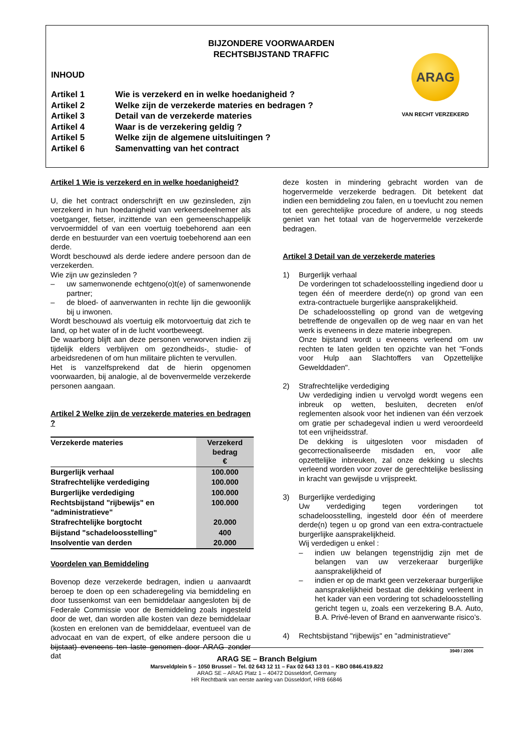BIJZONDERE VOORWAARDEN
RECHTSBIJSTAND TRAFFIC
INHOUD
Artikel 1 Wie is verzekerd en in welke hoedanigheid ?
Artikel 2 Welke zijn de verzekerde materies en bedragen ?
Artikel 3 Detail van de verzekerde materies
Artikel 4 Waar is de verzekering geldig ?
Artikel 5 Welke zijn de algemene uitsluitingen ?
Artikel 6 Samenvatting van het contract
ARAG
VAN RECHT VERZEKERD
Artikel 1 Wie is verzekerd en in welke hoedanigheid?
U, die het contract onderschrijft en uw gezinsleden, zijn verzekerd in hun hoedanigheid van verkeersdeelnemer als voetganger, fietser, inzittende van een gemeenschappelijk vervoermiddel of van een voertuig toebehorend aan een derde en bestuurder van een voertuig toebehorend aan een derde.
Wordt beschouwd als derde iedere andere persoon dan de verzekerden.
Wie zijn uw gezinsleden ?
– uw samenwonende echtgeno(o)t(e) of samenwonende partner;
– de bloed- of aanverwanten in rechte lijn die gewoonlijk bij u inwonen.
Wordt beschouwd als voertuig elk motorvoertuig dat zich te land, op het water of in de lucht voortbeweegt.
De waarborg blijft aan deze personen verworven indien zij tijdelijk elders verblijven om gezondheids-, studie- of arbeidsredenen of om hun militaire plichten te vervullen.
Het is vanzelfsprekend dat de hierin opgenomen voorwaarden, bij analogie, al de bovenvermelde verzekerde personen aangaan.
Artikel 2 Welke zijn de verzekerde materies en bedragen ?
| Verzekerde materies | Verzekerd bedrag € |
| --- | --- |
| Burgerlijk verhaal | 100.000 |
| Strafrechtelijke verdediging | 100.000 |
| Burgerlijke verdediging | 100.000 |
| Rechtsbijstand "rijbewijs" en "administratieve" | 100.000 |
| Strafrechtelijke borgtocht | 20.000 |
| Bijstand "schadeloosstelling" | 400 |
| Insolventie van derden | 20.000 |
Voordelen van Bemiddeling
Bovenop deze verzekerde bedragen, indien u aanvaardt beroep te doen op een schaderegeling via bemiddeling en door tussenkomst van een bemiddelaar aangesloten bij de Federale Commissie voor de Bemiddeling zoals ingesteld door de wet, dan worden alle kosten van deze bemiddelaar (kosten en erelonen van de bemiddelaar, eventueel van de advocaat en van de expert, of elke andere persoon die u bijstaat) eveneens ten laste genomen door ARAG zonder dat
deze kosten in mindering gebracht worden van de hogervermelde verzekerde bedragen. Dit betekent dat indien een bemiddeling zou falen, en u toevlucht zou nemen tot een gerechtelijke procedure of andere, u nog steeds geniet van het totaal van de hogervermelde verzekerde bedragen.
Artikel 3 Detail van de verzekerde materies
1) Burgerlijk verhaal
De vorderingen tot schadeloosstelling ingediend door u tegen één of meerdere derde(n) op grond van een extra-contractuele burgerlijke aansprakelijkheid.
De schadeloosstelling op grond van de wetgeving betreffende de ongevallen op de weg naar en van het werk is eveneens in deze materie inbegrepen.
Onze bijstand wordt u eveneens verleend om uw rechten te laten gelden ten opzichte van het "Fonds voor Hulp aan Slachtoffers van Opzettelijke Gewelddaden".
2) Strafrechtelijke verdediging
Uw verdediging indien u vervolgd wordt wegens een inbreuk op wetten, besluiten, decreten en/of reglementen alsook voor het indienen van één verzoek om gratie per schadegeval indien u werd veroordeeld tot een vrijheidsstraf.
De dekking is uitgesloten voor misdaden of gecorrectionaliseerde misdaden en, voor alle opzettelijke inbreuken, zal onze dekking u slechts verleend worden voor zover de gerechtelijke beslissing in kracht van gewijsde u vrijspreekt.
3) Burgerlijke verdediging
Uw verdediging tegen vorderingen tot schadeloosstelling, ingesteld door één of meerdere derde(n) tegen u op grond van een extra-contractuele burgerlijke aansprakelijkheid.
Wij verdedigen u enkel :
– indien uw belangen tegenstrijdig zijn met de belangen van uw verzekeraar burgerlijke aansprakelijkheid of
– indien er op de markt geen verzekeraar burgerlijke aansprakelijkheid bestaat die dekking verleent in het kader van een vordering tot schadeloosstelling gericht tegen u, zoals een verzekering B.A. Auto, B.A. Privé-leven of Brand en aanverwante risico’s.
4) Rechtsbijstand "rijbewijs" en "administratieve"
3949 / 2006
ARAG SE – Branch Belgium
Marsveldplein 5 – 1050 Brussel – Tel. 02 643 12 11 – Fax 02 643 13 01 – KBO 0846.419.822
ARAG SE – ARAG Platz 1 – 40472 Düsseldorf, Germany
HR Rechtbank van eerste aanleg van Düsseldorf, HRB 66846